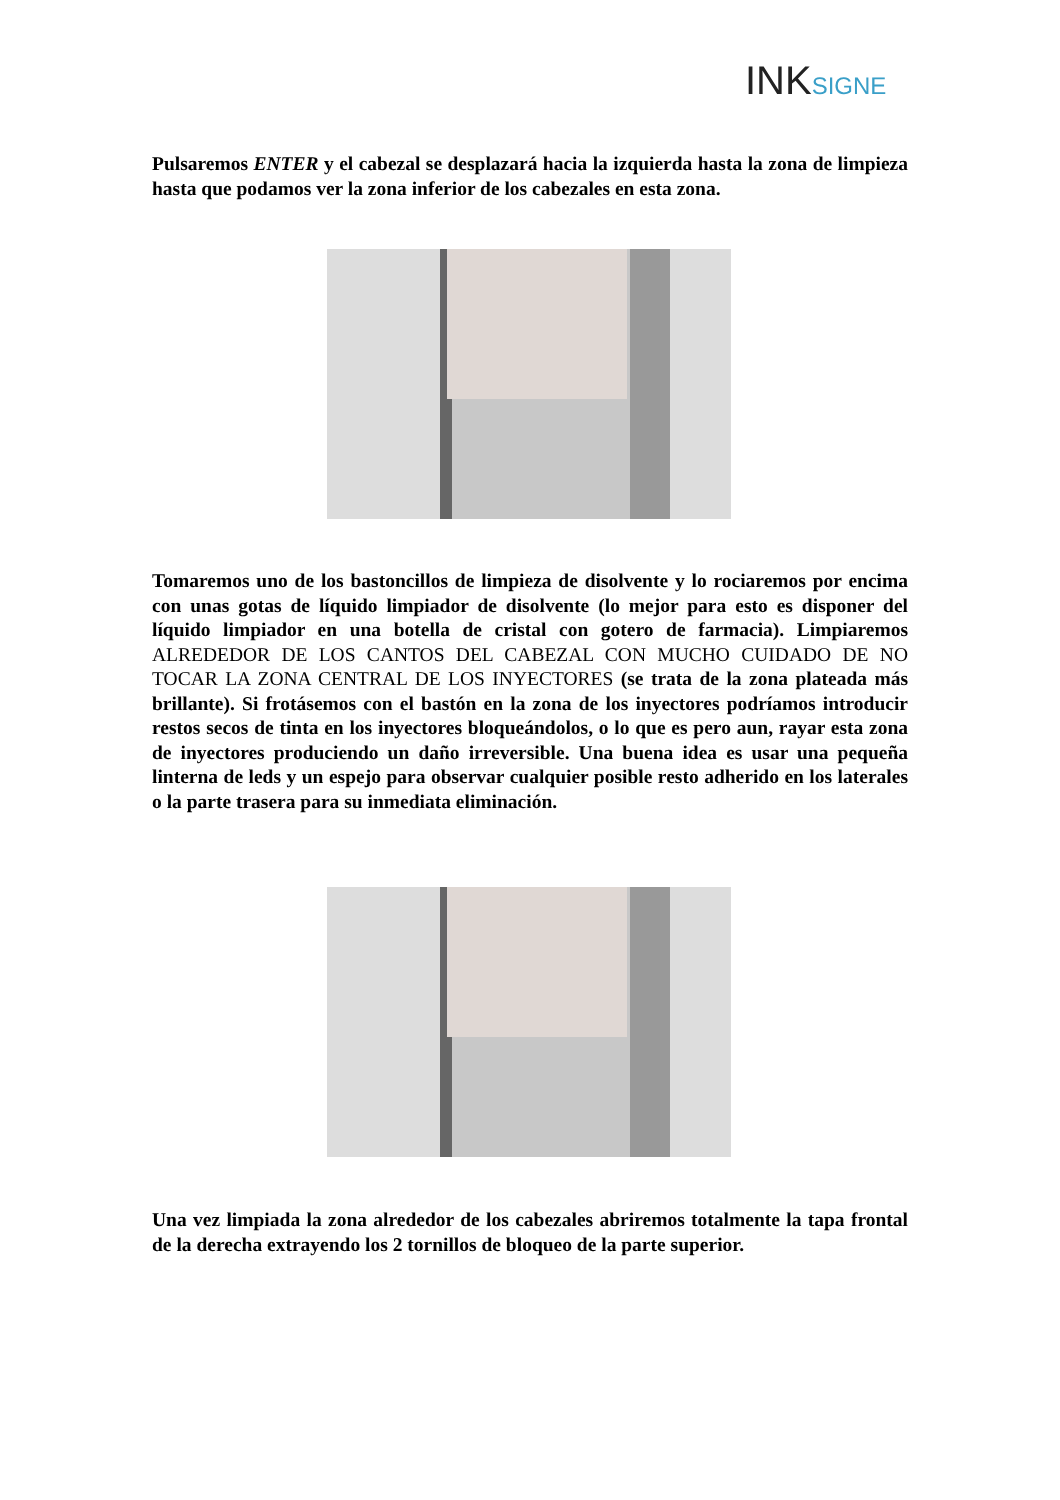INKSIGNE
Pulsaremos ENTER y el cabezal se desplazará hacia la izquierda hasta la zona de limpieza hasta que podamos ver la zona inferior de los cabezales en esta zona.
Tomaremos uno de los bastoncillos de limpieza de disolvente y lo rociaremos por encima con unas gotas de líquido limpiador de disolvente (lo mejor para esto es disponer del líquido limpiador en una botella de cristal con gotero de farmacia). Limpiaremos ALREDEDOR DE LOS CANTOS DEL CABEZAL CON MUCHO CUIDADO DE NO TOCAR LA ZONA CENTRAL DE LOS INYECTORES (se trata de la zona plateada más brillante). Si frotásemos con el bastón en la zona de los inyectores podríamos introducir restos secos de tinta en los inyectores bloqueándolos, o lo que es pero aun, rayar esta zona de inyectores produciendo un daño irreversible. Una buena idea es usar una pequeña linterna de leds y un espejo para observar cualquier posible resto adherido en los laterales o la parte trasera para su inmediata eliminación.
Una vez limpiada la zona alrededor de los cabezales abriremos totalmente la tapa frontal de la derecha extrayendo los 2 tornillos de bloqueo de la parte superior.